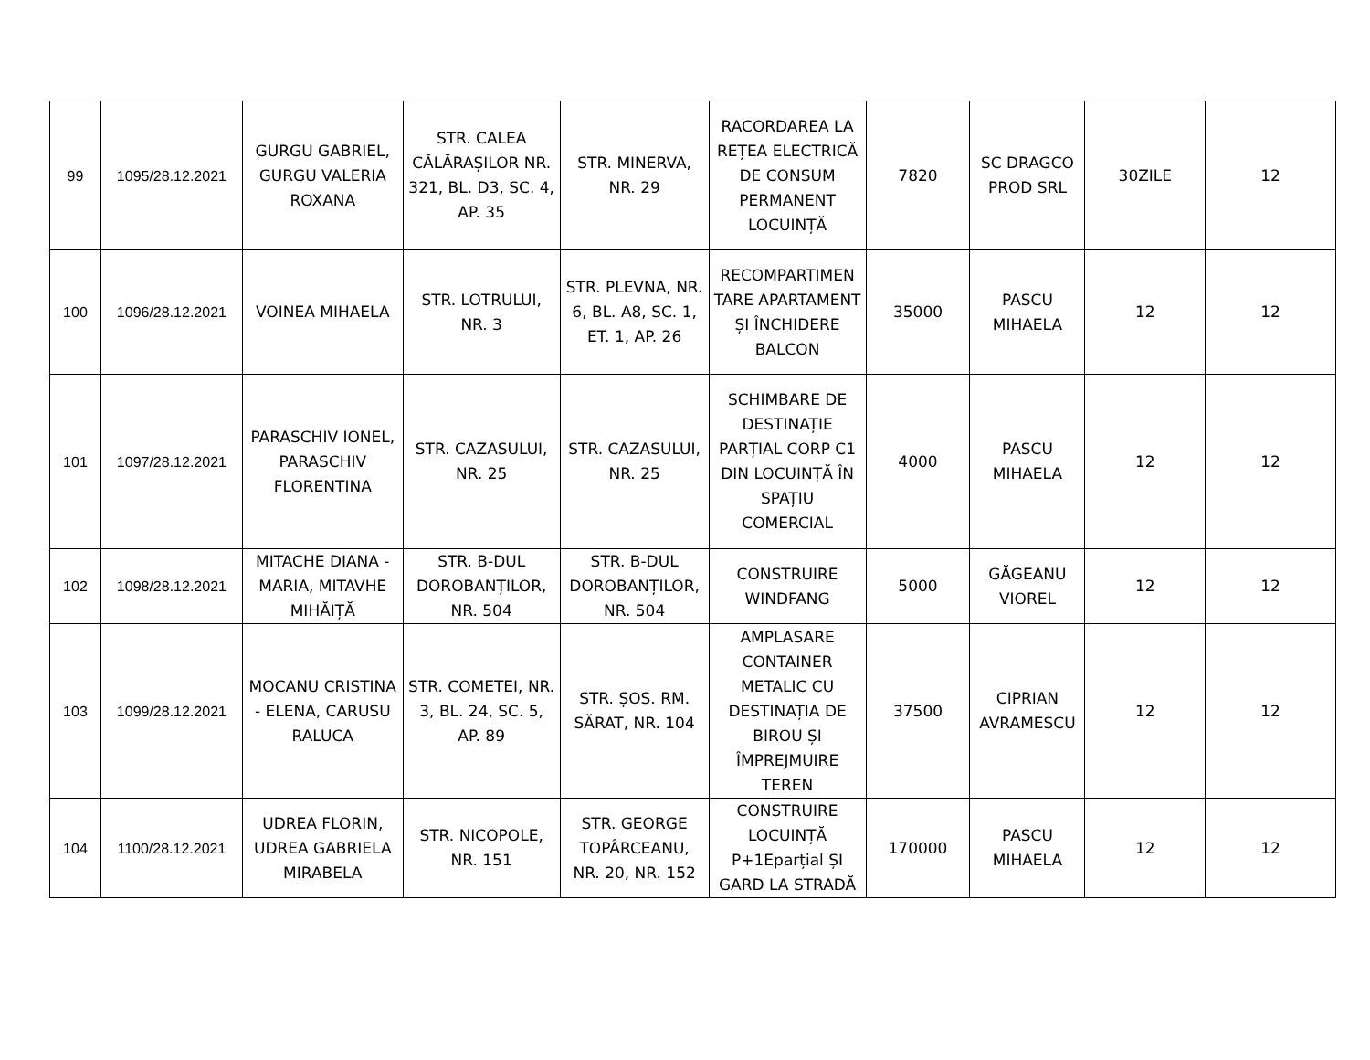| 99 | 1095/28.12.2021 | GURGU GABRIEL, GURGU VALERIA ROXANA | STR. CALEA CĂLĂRAȘILOR NR. 321, BL. D3, SC. 4, AP. 35 | STR. MINERVA, NR. 29 | RACORDAREA LA REȚEA ELECTRICĂ DE CONSUM PERMANENT LOCUINȚĂ | 7820 | SC DRAGCO PROD SRL | 30ZILE | 12 |
| 100 | 1096/28.12.2021 | VOINEA MIHAELA | STR. LOTRULUI, NR. 3 | STR. PLEVNA, NR. 6, BL. A8, SC. 1, ET. 1, AP. 26 | RECOMPARTIMEN TARE APARTAMENT ȘI ÎNCHIDERE BALCON | 35000 | PASCU MIHAELA | 12 | 12 |
| 101 | 1097/28.12.2021 | PARASCHIV IONEL, PARASCHIV FLORENTINA | STR. CAZASULUI, NR. 25 | STR. CAZASULUI, NR. 25 | SCHIMBARE DE DESTINAȚIE PARȚIAL CORP C1 DIN LOCUINȚĂ ÎN SPAȚIU COMERCIAL | 4000 | PASCU MIHAELA | 12 | 12 |
| 102 | 1098/28.12.2021 | MITACHE DIANA - MARIA, MITAVHE MIHĂIȚĂ | STR. B-DUL DOROBANȚILOR, NR. 504 | STR. B-DUL DOROBANȚILOR, NR. 504 | CONSTRUIRE WINDFANG | 5000 | GĂGEANU VIOREL | 12 | 12 |
| 103 | 1099/28.12.2021 | MOCANU CRISTINA - ELENA, CARUSU RALUCA | STR. COMETEI, NR. 3, BL. 24, SC. 5, AP. 89 | STR. ȘOS. RM. SĂRAT, NR. 104 | AMPLASARE CONTAINER METALIC CU DESTINAȚIA DE BIROU ȘI ÎMPREJMUIRE TEREN | 37500 | CIPRIAN AVRAMESCU | 12 | 12 |
| 104 | 1100/28.12.2021 | UDREA FLORIN, UDREA GABRIELA MIRABELA | STR. NICOPOLE, NR. 151 | STR. GEORGE TOPÂRCEANU, NR. 20, NR. 152 | CONSTRUIRE LOCUINȚĂ P+1Eparțial ȘI GARD LA STRADĂ | 170000 | PASCU MIHAELA | 12 | 12 |